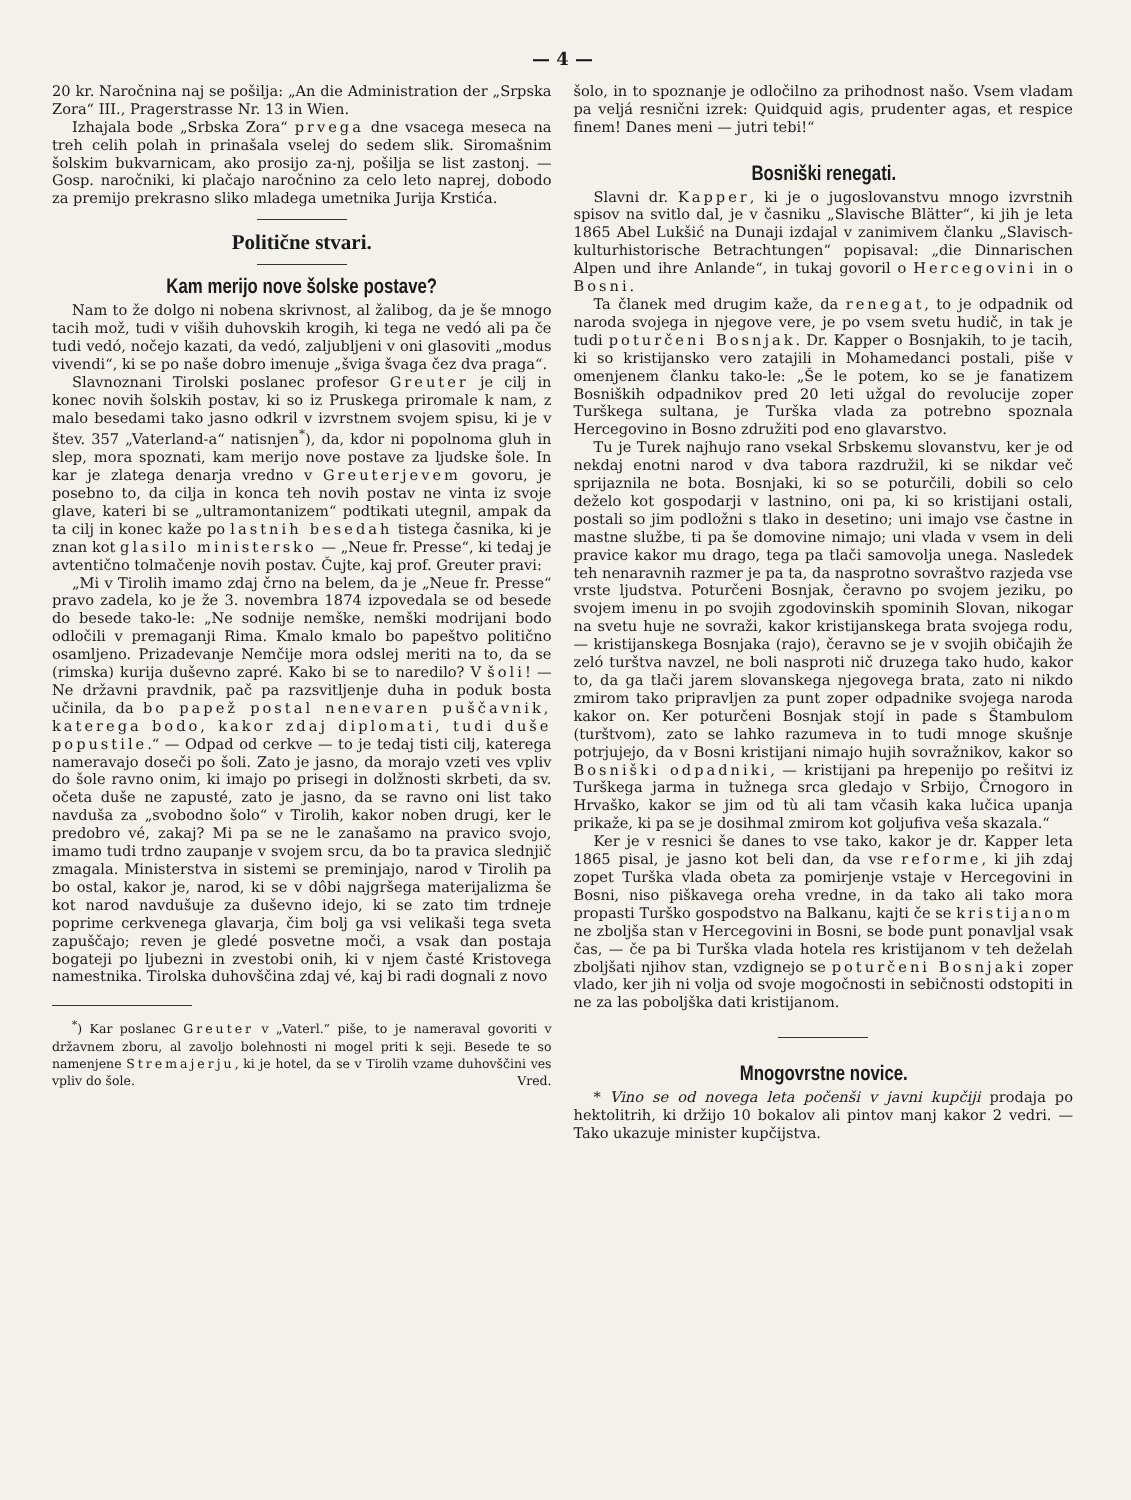— 4 —
20 kr. Naročnina naj se pošilja: „An die Administration der „Srpska Zora“ III., Pragerstrasse Nr. 13 in Wien.
Izhajala bode „Srbska Zora“ prvega dne vsacega meseca na treh celih polah in prinašala vselej do sedem slik. Siromašnim šolskim bukvarnicam, ako prosijo za-nj, pošilja se list zastonj. — Gosp. naročniki, ki plačajo naročnino za celo leto naprej, dobodo za premijo prekrasno sliko mladega umetnika Jurija Krstića.
Politične stvari.
Kam merijo nove šolske postave?
Nam to že dolgo ni nobena skrivnost, al žalibog, da je še mnogo tacih mož, tudi v viših duhovskih krogih, ki tega ne vedó ali pa če tudi vedó, nočejo kazati, da vedó, zaljubljeni v oni glasoviti „modus vivendi“, ki se po naše dobro imenuje „šviga švaga čez dva praga“.
Slavnoznani Tirolski poslanec profesor Greuter je cilj in konec novih šolskih postav, ki so iz Pruskega priromale k nam, z malo besedami tako jasno odkril v izvrstnem svojem spisu, ki je v štev. 357 „Vaterland-a“ natisnjen<sup>*</sup>), da, kdor ni popolnoma gluh in slep, mora spoznati, kam merijo nove postave za ljudske šole. In kar je zlatega denarja vredno v Greuterjevem govoru, je posebno to, da cilja in konca teh novih postav ne vinta iz svoje glave, kateri bi se „ultramontanizem“ podtikati utegnil, ampak da ta cilj in konec kaže po lastnih besedah tistega časnika, ki je znan kot glasilo ministersko — „Neue fr. Presse“, ki tedaj je avtentično tolmačenje novih postav. Čujte, kaj prof. Greuter pravi:
„Mi v Tirolih imamo zdaj črno na belem, da je „Neue fr. Presse“ pravo zadela, ko je že 3. novembra 1874 izpovedala se od besede do besede tako-le: „Ne sodnije nemške, nemški modrijani bodo odločili v premaganji Rima. Kmalo kmalo bo papeštvo politično osamljeno. Prizadevanje Nemčije mora odslej meriti na to, da se (rimska) kurija duševno zapré. Kako bi se to naredilo? V šoli! — Ne državni pravdnik, pač pa razsvitljenje duha in poduk bosta učinila, da bo papež postal nenevaren puščavnik, katerega bodo, kakor zdaj diplomati, tudi duše popustile.“ — Odpad od cerkve — to je tedaj tisti cilj, katerega nameravajo doseči po šoli. Zato je jasno, da morajo vzeti ves vpliv do šole ravno onim, ki imajo po prisegi in dolžnosti skrbeti, da sv. očeta duše ne zapusté, zato je jasno, da se ravno oni list tako navduša za „svobodno šolo“ v Tirolih, kakor noben drugi, ker le predobro vé, zakaj? Mi pa se ne le zanašamo na pravico svojo, imamo tudi trdno zaupanje v svojem srcu, da bo ta pravica slednjič zmagala. Ministerstva in sistemi se preminjajo, narod v Tirolih pa bo ostal, kakor je, narod, ki se v dôbi najgršega materijalizma še kot narod navdušuje za duševno idejo, ki se zato tim trdneje poprime cerkvenega glavarja, čim bolj ga vsi velikaši tega sveta zapuščajo; reven je gledé posvetne moči, a vsak dan postaja bogateji po ljubezni in zvestobi onih, ki v njem časté Kristovega namestnika. Tirolska duhovščina zdaj vé, kaj bi radi dognali z novo
<sup>*</sup>) Kar poslanec Greuter v „Vaterl.“ piše, to je nameraval govoriti v državnem zboru, al zavoljo bolehnosti ni mogel priti k seji. Besede te so namenjene Stremajerju, ki je hotel, da se v Tirolih vzame duhovščini ves vpliv do šole. Vred.
šolo, in to spoznanje je odločilno za prihodnost našo. Vsem vladam pa veljá resnični izrek: Quidquid agis, prudenter agas, et respice finem! Danes meni — jutri tebi!“
Bosniški renegati.
Slavni dr. Kapper, ki je o jugoslovanstvu mnogo izvrstnih spisov na svitlo dal, je v časniku „Slavische Blätter“, ki jih je leta 1865 Abel Lukšić na Dunaji izdajal v zanimivem članku „Slavisch-kulturhistorische Betrachtungen“ popisaval: „die Dinnarischen Alpen und ihre Anlande“, in tukaj govoril o Hercegovini in o Bosni.
Ta članek med drugim kaže, da renegat, to je odpadnik od naroda svojega in njegove vere, je po vsem svetu hudič, in tak je tudi poturčeni Bosnjak. Dr. Kapper o Bosnjakih, to je tacih, ki so kristijansko vero zatajili in Mohamedanci postali, piše v omenjenem članku tako-le: „Še le potem, ko se je fanatizem Bosniških odpadnikov pred 20 leti užgal do revolucije zoper Turškega sultana, je Turška vlada za potrebno spoznala Hercegovino in Bosno združiti pod eno glavarstvo.
Tu je Turek najhujo rano vsekal Srbskemu slovanstvu, ker je od nekdaj enotni narod v dva tabora razdružil, ki se nikdar več sprijaznila ne bota. Bosnjaki, ki so se poturčili, dobili so celo deželo kot gospodarji v lastnino, oni pa, ki so kristijani ostali, postali so jim podložni s tlako in desetino; uni imajo vse častne in mastne službe, ti pa še domovine nimajo; uni vlada v vsem in deli pravice kakor mu drago, tega pa tlači samovolja unega. Nasledek teh nenaravnih razmer je pa ta, da nasprotno sovraštvo razjeda vse vrste ljudstva. Poturčeni Bosnjak, čeravno po svojem jeziku, po svojem imenu in po svojih zgodovinskih spominih Slovan, nikogar na svetu huje ne sovraži, kakor kristijanskega brata svojega rodu, — kristijanskega Bosnjaka (rajo), čeravno se je v svojih običajih že zeló turštva navzel, ne boli nasproti nič druzega tako hudo, kakor to, da ga tlači jarem slovanskega njegovega brata, zato ni nikdo zmirom tako pripravljen za punt zoper odpadnike svojega naroda kakor on. Ker poturčeni Bosnjak stojí in pade s Štambulom (turštvom), zato se lahko razumeva in to tudi mnoge skušnje potrjujejo, da v Bosni kristijani nimajo hujih sovražnikov, kakor so Bosniški odpadniki, — kristijani pa hrepenijo po rešitvi iz Turškega jarma in tužnega srca gledajo v Srbijo, Črnogoro in Hrvaško, kakor se jim od tù ali tam včasih kaka lučica upanja prikaže, ki pa se je dosihmal zmirom kot goljufiva veša skazala.“
Ker je v resnici še danes to vse tako, kakor je dr. Kapper leta 1865 pisal, je jasno kot beli dan, da vse reforme, ki jih zdaj zopet Turška vlada obeta za pomirjenje vstaje v Hercegovini in Bosni, niso piškavega oreha vredne, in da tako ali tako mora propasti Turško gospodstvo na Balkanu, kajti če se kristijanom ne zboljša stan v Hercegovini in Bosni, se bode punt ponavljal vsak čas, — če pa bi Turška vlada hotela res kristijanom v teh deželah zboljšati njihov stan, vzdignejo se poturčeni Bosnjaki zoper vlado, ker jih ni volja od svoje mogočnosti in sebičnosti odstopiti in ne za las poboljška dati kristijanom.
Mnogovrstne novice.
* Vino se od novega leta počenši v javni kupčiji prodaja po hektolitrih, ki držijo 10 bokalov ali pintov manj kakor 2 vedri. — Tako ukazuje minister kupčijstva.